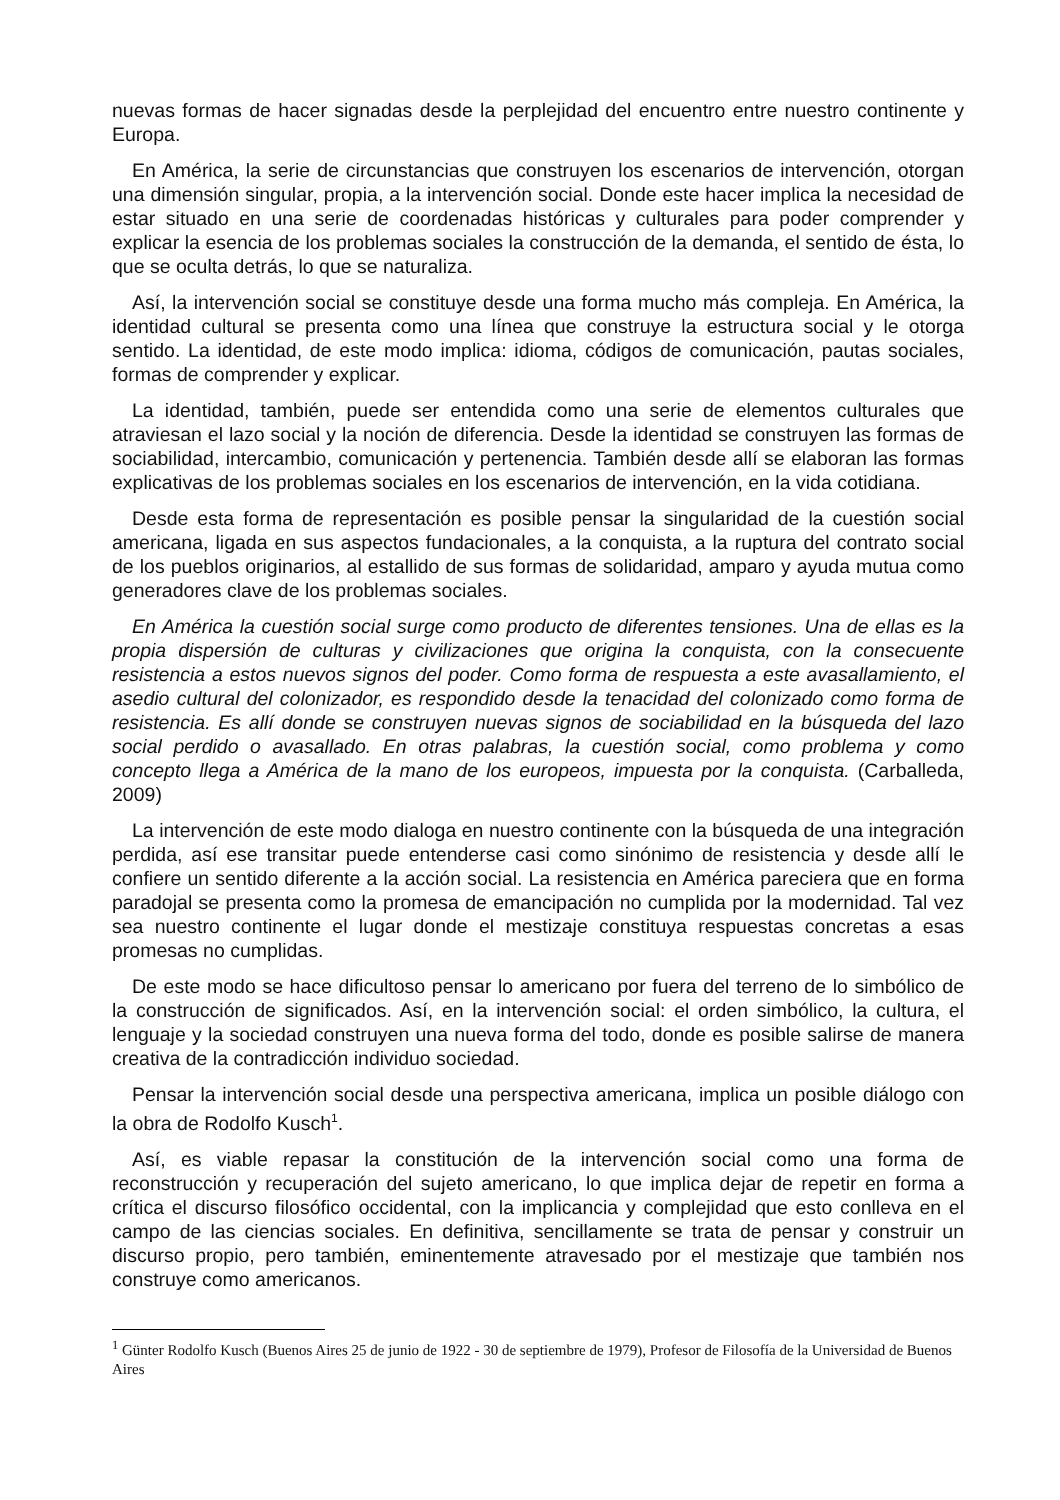nuevas formas de hacer signadas desde la perplejidad del encuentro entre nuestro continente y Europa.
En América, la serie de circunstancias que construyen los escenarios de intervención, otorgan una dimensión singular, propia, a la intervención social. Donde este hacer implica la necesidad de estar situado en una serie de coordenadas históricas y culturales para poder comprender y explicar la esencia de los problemas sociales la construcción de la demanda, el sentido de ésta, lo que se oculta detrás, lo que se naturaliza.
Así, la intervención social se constituye desde una forma mucho más compleja. En América, la identidad cultural se presenta como una línea que construye la estructura social y le otorga sentido. La identidad, de este modo implica: idioma, códigos de comunicación, pautas sociales, formas de comprender y explicar.
La identidad, también, puede ser entendida como una serie de elementos culturales que atraviesan el lazo social y la noción de diferencia. Desde la identidad se construyen las formas de sociabilidad, intercambio, comunicación y pertenencia. También desde allí se elaboran las formas explicativas de los problemas sociales en los escenarios de intervención, en la vida cotidiana.
Desde esta forma de representación es posible pensar la singularidad de la cuestión social americana, ligada en sus aspectos fundacionales, a la conquista, a la ruptura del contrato social de los pueblos originarios, al estallido de sus formas de solidaridad, amparo y ayuda mutua como generadores clave de los problemas sociales.
En América la cuestión social surge como producto de diferentes tensiones. Una de ellas es la propia dispersión de culturas y civilizaciones que origina la conquista, con la consecuente resistencia a estos nuevos signos del poder. Como forma de respuesta a este avasallamiento, el asedio cultural del colonizador, es respondido desde la tenacidad del colonizado como forma de resistencia. Es allí donde se construyen nuevas signos de sociabilidad en la búsqueda del lazo social perdido o avasallado. En otras palabras, la cuestión social, como problema y como concepto llega a América de la mano de los europeos, impuesta por la conquista. (Carballeda, 2009)
La intervención de este modo dialoga en nuestro continente con la búsqueda de una integración perdida, así ese transitar puede entenderse casi como sinónimo de resistencia y desde allí le confiere un sentido diferente a la acción social. La resistencia en América pareciera que en forma paradojal se presenta como la promesa de emancipación no cumplida por la modernidad. Tal vez sea nuestro continente el lugar donde el mestizaje constituya respuestas concretas a esas promesas no cumplidas.
De este modo se hace dificultoso pensar lo americano por fuera del terreno de lo simbólico de la construcción de significados. Así, en la intervención social: el orden simbólico, la cultura, el lenguaje y la sociedad construyen una nueva forma del todo, donde es posible salirse de manera creativa de la contradicción individuo sociedad.
Pensar la intervención social desde una perspectiva americana, implica un posible diálogo con la obra de Rodolfo Kusch<sup>1</sup>.
Así, es viable repasar la constitución de la intervención social como una forma de reconstrucción y recuperación del sujeto americano, lo que implica dejar de repetir en forma a crítica el discurso filosófico occidental, con la implicancia y complejidad que esto conlleva en el campo de las ciencias sociales. En definitiva, sencillamente se trata de pensar y construir un discurso propio, pero también, eminentemente atravesado por el mestizaje que también nos construye como americanos.
<sup>1</sup> Günter Rodolfo Kusch (Buenos Aires 25 de junio de 1922 - 30 de septiembre de 1979), Profesor de Filosofía de la Universidad de Buenos Aires